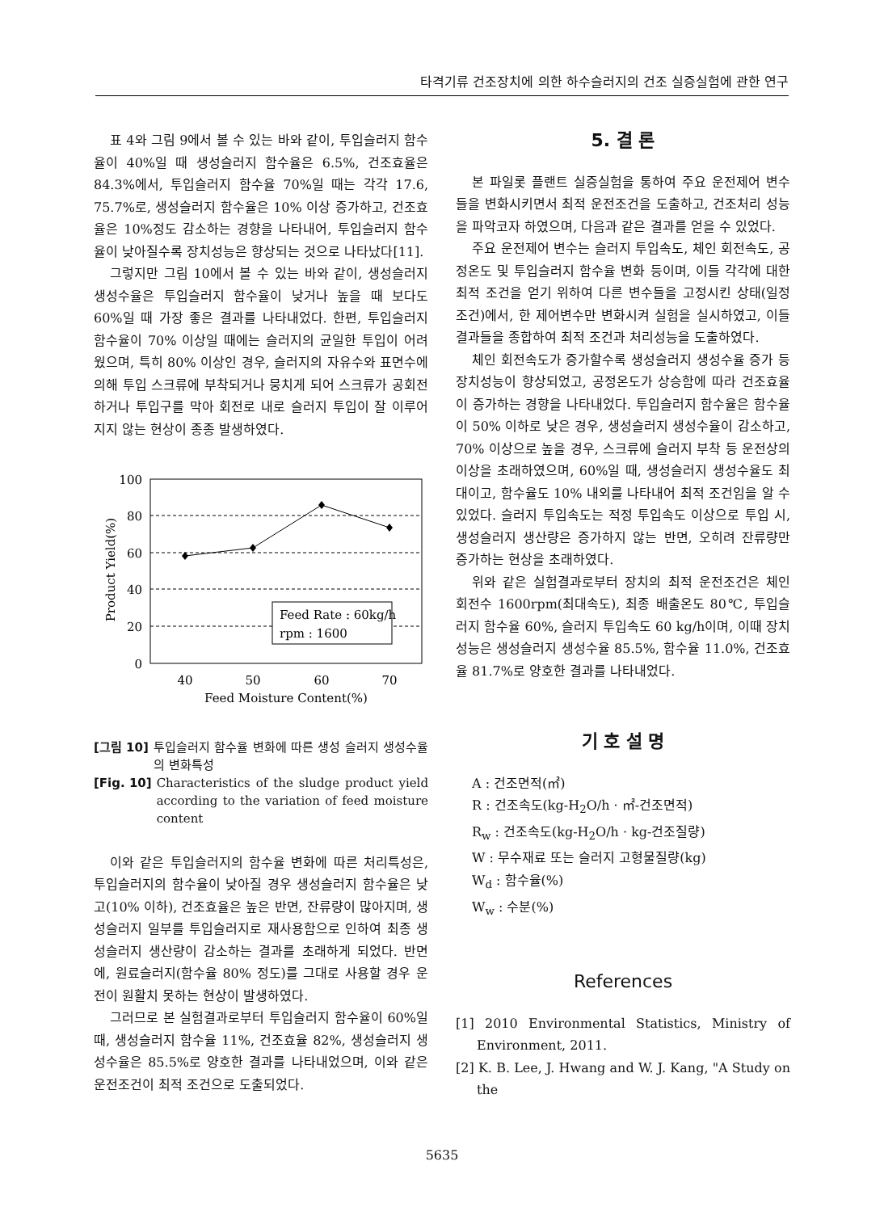타격기류 건조장치에 의한 하수슬러지의 건조 실증실험에 관한 연구
표 4와 그림 9에서 볼 수 있는 바와 같이, 투입슬러지 함수율이 40%일 때 생성슬러지 함수율은 6.5%, 건조효율은 84.3%에서, 투입슬러지 함수율 70%일 때는 각각 17.6, 75.7%로, 생성슬러지 함수율은 10% 이상 증가하고, 건조효율은 10%정도 감소하는 경향을 나타내어, 투입슬러지 함수율이 낮아질수록 장치성능은 향상되는 것으로 나타났다[11].
그렇지만 그림 10에서 볼 수 있는 바와 같이, 생성슬러지 생성수율은 투입슬러지 함수율이 낮거나 높을 때 보다도 60%일 때 가장 좋은 결과를 나타내었다. 한편, 투입슬러지 함수율이 70% 이상일 때에는 슬러지의 균일한 투입이 어려웠으며, 특히 80% 이상인 경우, 슬러지의 자유수와 표면수에 의해 투입 스크류에 부착되거나 뭉치게 되어 스크류가 공회전하거나 투입구를 막아 회전로 내로 슬러지 투입이 잘 이루어지지 않는 현상이 종종 발생하였다.
100
80
60
40
20
0
40
50
60
70
Feed Moisture Content(%)
Product Yield(%)
Feed Rate : 60kg/h
rpm : 1600
[그림 10] 투입슬러지 함수율 변화에 따른 생성 슬러지 생성수율의 변화특성
[Fig. 10] Characteristics of the sludge product yield according to the variation of feed moisture content
이와 같은 투입슬러지의 함수율 변화에 따른 처리특성은, 투입슬러지의 함수율이 낮아질 경우 생성슬러지 함수율은 낮고(10% 이하), 건조효율은 높은 반면, 잔류량이 많아지며, 생성슬러지 일부를 투입슬러지로 재사용함으로 인하여 최종 생성슬러지 생산량이 감소하는 결과를 초래하게 되었다. 반면에, 원료슬러지(함수율 80% 정도)를 그대로 사용할 경우 운전이 원활치 못하는 현상이 발생하였다.
그러므로 본 실험결과로부터 투입슬러지 함수율이 60%일 때, 생성슬러지 함수율 11%, 건조효율 82%, 생성슬러지 생성수율은 85.5%로 양호한 결과를 나타내었으며, 이와 같은 운전조건이 최적 조건으로 도출되었다.
5. 결 론
본 파일롯 플랜트 실증실험을 통하여 주요 운전제어 변수들을 변화시키면서 최적 운전조건을 도출하고, 건조처리 성능을 파악코자 하였으며, 다음과 같은 결과를 얻을 수 있었다.
주요 운전제어 변수는 슬러지 투입속도, 체인 회전속도, 공정온도 및 투입슬러지 함수율 변화 등이며, 이들 각각에 대한 최적 조건을 얻기 위하여 다른 변수들을 고정시킨 상태(일정조건)에서, 한 제어변수만 변화시켜 실험을 실시하였고, 이들 결과들을 종합하여 최적 조건과 처리성능을 도출하였다.
체인 회전속도가 증가할수록 생성슬러지 생성수율 증가 등 장치성능이 향상되었고, 공정온도가 상승함에 따라 건조효율이 증가하는 경향을 나타내었다. 투입슬러지 함수율은 함수율이 50% 이하로 낮은 경우, 생성슬러지 생성수율이 감소하고, 70% 이상으로 높을 경우, 스크류에 슬러지 부착 등 운전상의 이상을 초래하였으며, 60%일 때, 생성슬러지 생성수율도 최대이고, 함수율도 10% 내외를 나타내어 최적 조건임을 알 수 있었다. 슬러지 투입속도는 적정 투입속도 이상으로 투입 시, 생성슬러지 생산량은 증가하지 않는 반면, 오히려 잔류량만 증가하는 현상을 초래하였다.
위와 같은 실험결과로부터 장치의 최적 운전조건은 체인 회전수 1600rpm(최대속도), 최종 배출온도 80℃, 투입슬러지 함수율 60%, 슬러지 투입속도 60 kg/h이며, 이때 장치성능은 생성슬러지 생성수율 85.5%, 함수율 11.0%, 건조효율 81.7%로 양호한 결과를 나타내었다.
기 호 설 명
A : 건조면적(㎡)
R : 건조속도(kg-H<sub>2</sub>O/h · ㎡-건조면적)
R<sub>w</sub> : 건조속도(kg-H<sub>2</sub>O/h · kg-건조질량)
W : 무수재료 또는 슬러지 고형물질량(kg)
W<sub>d</sub> : 함수율(%)
W<sub>w</sub> : 수분(%)
References
[1] 2010 Environmental Statistics, Ministry of Environment, 2011.
[2] K. B. Lee, J. Hwang and W. J. Kang, "A Study on the
5635